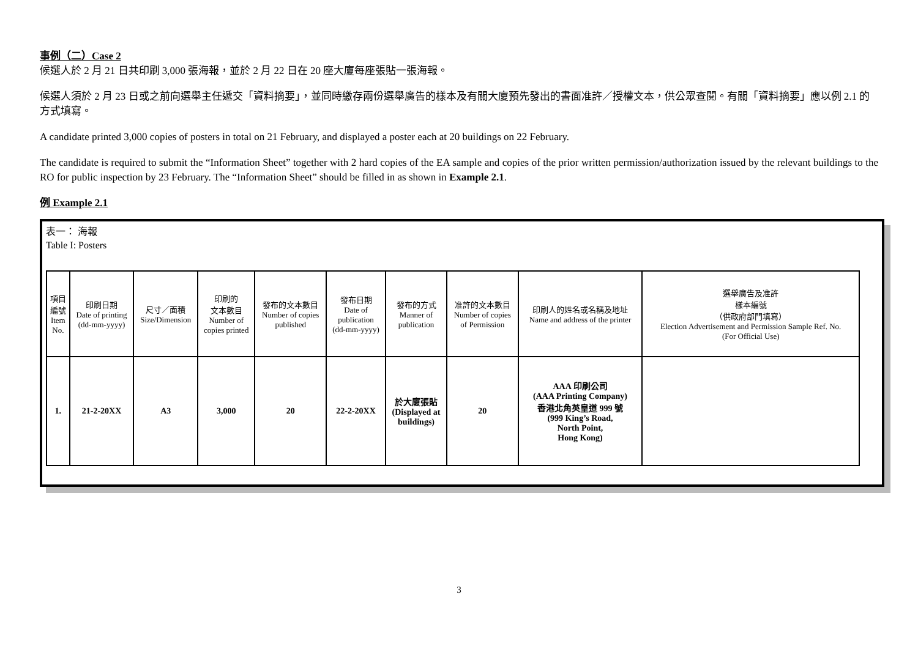事例（二）Case 2
候選人於 2 月 21 日共印刷 3,000 張海報，並於 2 月 22 日在 20 座大廈每座張貼一張海報。
候選人須於 2 月 23 日或之前向選舉主任遞交「資料摘要」，並同時繳存兩份選舉廣告的樣本及有關大廈預先發出的書面准許／授權文本，供公眾查閱。有關「資料摘要」應以例 2.1 的方式填寫。
A candidate printed 3,000 copies of posters in total on 21 February, and displayed a poster each at 20 buildings on 22 February.
The candidate is required to submit the “Information Sheet” together with 2 hard copies of the EA sample and copies of the prior written permission/authorization issued by the relevant buildings to the RO for public inspection by 23 February. The “Information Sheet” should be filled in as shown in Example 2.1.
例 Example 2.1
表一： 海報
Table I: Posters
| 項目 編號 Item No. | 印刷日期 Date of printing (dd-mm-yyyy) | 尺寸／面積 Size/Dimension | 印刷的 文本數目 Number of copies printed | 發布的文本數目 Number of copies published | 發布日期 Date of publication (dd-mm-yyyy) | 發布的方式 Manner of publication | 准許的文本數目 Number of copies of Permission | 印刷人的姓名或名稱及地址 Name and address of the printer | 選舉廣告及准許 樣本編號 （供政府部門填寫） Election Advertisement and Permission Sample Ref. No. (For Official Use) |
| --- | --- | --- | --- | --- | --- | --- | --- | --- | --- |
| 1. | 21-2-20XX | A3 | 3,000 | 20 | 22-2-20XX | 於大廈張貼 (Displayed at buildings) | 20 | AAA 印刷公司 (AAA Printing Company) 香港北角英皇道 999 號 (999 King’s Road, North Point, Hong Kong) | |
3